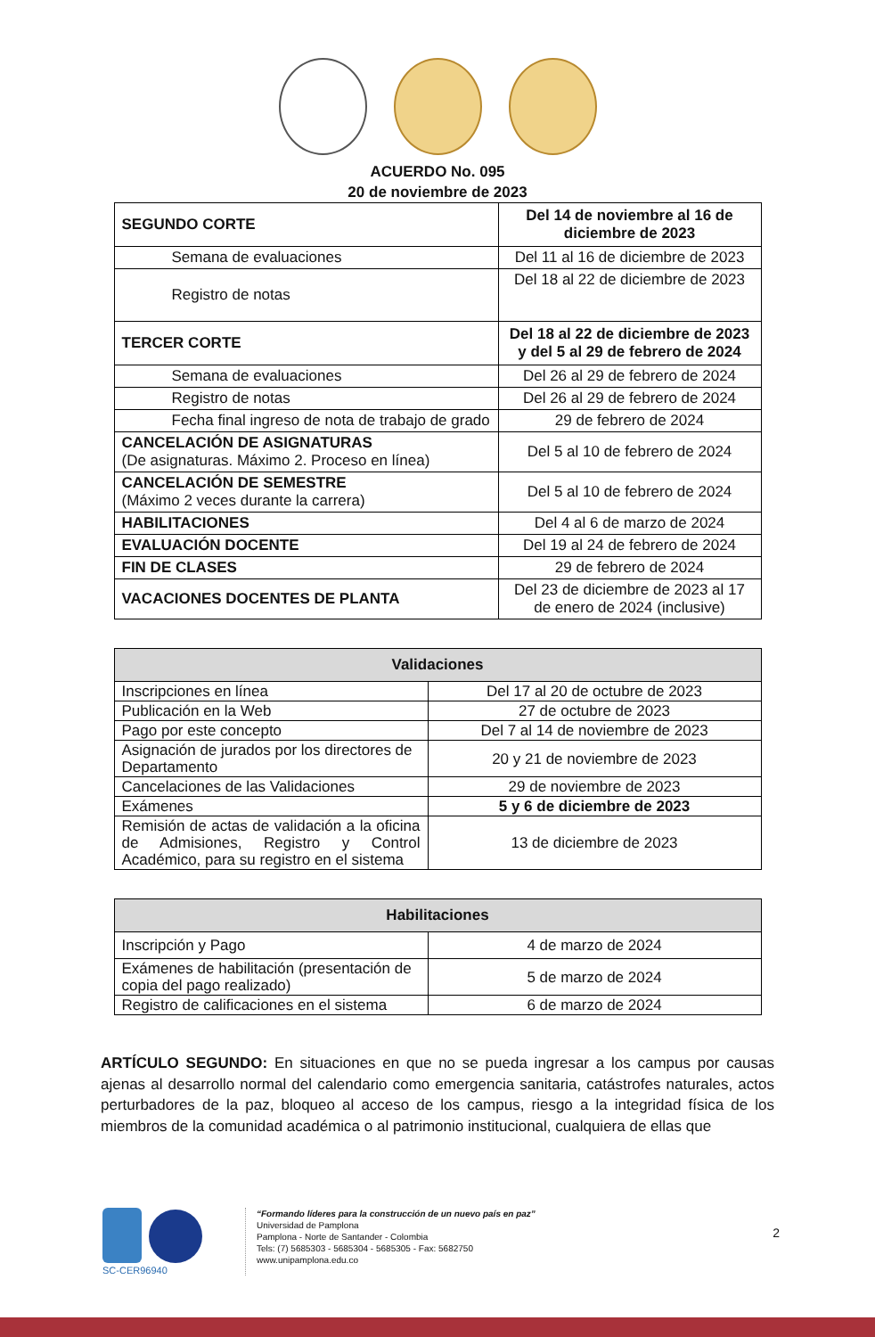ACUERDO No. 095
20 de noviembre de 2023
| SEGUNDO CORTE | Del 14 de noviembre al 16 de diciembre de 2023 |
| Semana de evaluaciones | Del 11 al 16 de diciembre de 2023 |
| Registro de notas | Del 18 al 22 de diciembre de 2023 |
| TERCER CORTE | Del 18 al 22 de diciembre de 2023 y del 5 al 29 de febrero de 2024 |
| Semana de evaluaciones | Del 26 al 29 de febrero de 2024 |
| Registro de notas | Del 26 al 29 de febrero de 2024 |
| Fecha final ingreso de nota de trabajo de grado | 29 de febrero de 2024 |
| CANCELACIÓN DE ASIGNATURAS (De asignaturas. Máximo 2. Proceso en línea) | Del 5 al 10 de febrero de 2024 |
| CANCELACIÓN DE SEMESTRE (Máximo 2 veces durante la carrera) | Del 5 al 10 de febrero de 2024 |
| HABILITACIONES | Del 4 al 6 de marzo de 2024 |
| EVALUACIÓN DOCENTE | Del 19 al 24 de febrero de 2024 |
| FIN DE CLASES | 29 de febrero de 2024 |
| VACACIONES DOCENTES DE PLANTA | Del 23 de diciembre de 2023 al 17 de enero de 2024 (inclusive) |
| Validaciones | |
| --- | --- |
| Inscripciones en línea | Del 17 al 20 de octubre de 2023 |
| Publicación en la Web | 27 de octubre de 2023 |
| Pago por este concepto | Del 7 al 14 de noviembre de 2023 |
| Asignación de jurados por los directores de Departamento | 20 y 21 de noviembre de 2023 |
| Cancelaciones de las Validaciones | 29 de noviembre de 2023 |
| Exámenes | 5 y 6 de diciembre de 2023 |
| Remisión de actas de validación a la oficina de Admisiones, Registro y Control Académico, para su registro en el sistema | 13 de diciembre de 2023 |
| Habilitaciones | |
| --- | --- |
| Inscripción y Pago | 4 de marzo de 2024 |
| Exámenes de habilitación (presentación de copia del pago realizado) | 5 de marzo de 2024 |
| Registro de calificaciones en el sistema | 6 de marzo de 2024 |
ARTÍCULO SEGUNDO: En situaciones en que no se pueda ingresar a los campus por causas ajenas al desarrollo normal del calendario como emergencia sanitaria, catástrofes naturales, actos perturbadores de la paz, bloqueo al acceso de los campus, riesgo a la integridad física de los miembros de la comunidad académica o al patrimonio institucional, cualquiera de ellas que
SC-CER96940
“Formando líderes para la construcción de un nuevo país en paz”
Universidad de Pamplona
Pamplona - Norte de Santander - Colombia
Tels: (7) 5685303 - 5685304 - 5685305 - Fax: 5682750
www.unipamplona.edu.co
2